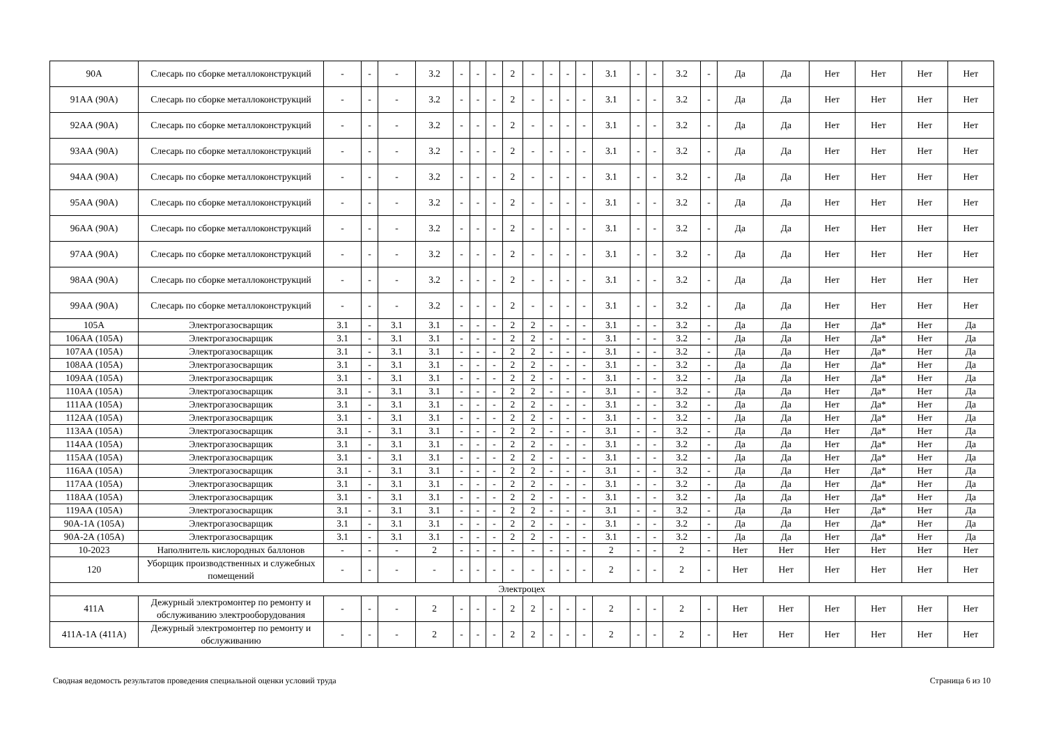| 90А | Слесарь по сборке металлоконструкций | - | - | - | 3.2 | - | - | - | 2 | - | - | - | - | 3.1 | - | - | 3.2 | - | Да | Да | Нет | Нет | Нет | Нет |
| 91АА (90А) | Слесарь по сборке металлоконструкций | - | - | - | 3.2 | - | - | - | 2 | - | - | - | - | 3.1 | - | - | 3.2 | - | Да | Да | Нет | Нет | Нет | Нет |
| 92АА (90А) | Слесарь по сборке металлоконструкций | - | - | - | 3.2 | - | - | - | 2 | - | - | - | - | 3.1 | - | - | 3.2 | - | Да | Да | Нет | Нет | Нет | Нет |
| 93АА (90А) | Слесарь по сборке металлоконструкций | - | - | - | 3.2 | - | - | - | 2 | - | - | - | - | 3.1 | - | - | 3.2 | - | Да | Да | Нет | Нет | Нет | Нет |
| 94АА (90А) | Слесарь по сборке металлоконструкций | - | - | - | 3.2 | - | - | - | 2 | - | - | - | - | 3.1 | - | - | 3.2 | - | Да | Да | Нет | Нет | Нет | Нет |
| 95АА (90А) | Слесарь по сборке металлоконструкций | - | - | - | 3.2 | - | - | - | 2 | - | - | - | - | 3.1 | - | - | 3.2 | - | Да | Да | Нет | Нет | Нет | Нет |
| 96АА (90А) | Слесарь по сборке металлоконструкций | - | - | - | 3.2 | - | - | - | 2 | - | - | - | - | 3.1 | - | - | 3.2 | - | Да | Да | Нет | Нет | Нет | Нет |
| 97АА (90А) | Слесарь по сборке металлоконструкций | - | - | - | 3.2 | - | - | - | 2 | - | - | - | - | 3.1 | - | - | 3.2 | - | Да | Да | Нет | Нет | Нет | Нет |
| 98АА (90А) | Слесарь по сборке металлоконструкций | - | - | - | 3.2 | - | - | - | 2 | - | - | - | - | 3.1 | - | - | 3.2 | - | Да | Да | Нет | Нет | Нет | Нет |
| 99АА (90А) | Слесарь по сборке металлоконструкций | - | - | - | 3.2 | - | - | - | 2 | - | - | - | - | 3.1 | - | - | 3.2 | - | Да | Да | Нет | Нет | Нет | Нет |
| 105А | Электрогазосварщик | 3.1 | - | 3.1 | 3.1 | - | - | - | 2 | 2 | - | - | - | 3.1 | - | - | 3.2 | - | Да | Да | Нет | Да* | Нет | Да |
| 106АА (105А) | Электрогазосварщик | 3.1 | - | 3.1 | 3.1 | - | - | - | 2 | 2 | - | - | - | 3.1 | - | - | 3.2 | - | Да | Да | Нет | Да* | Нет | Да |
| 107АА (105А) | Электрогазосварщик | 3.1 | - | 3.1 | 3.1 | - | - | - | 2 | 2 | - | - | - | 3.1 | - | - | 3.2 | - | Да | Да | Нет | Да* | Нет | Да |
| 108АА (105А) | Электрогазосварщик | 3.1 | - | 3.1 | 3.1 | - | - | - | 2 | 2 | - | - | - | 3.1 | - | - | 3.2 | - | Да | Да | Нет | Да* | Нет | Да |
| 109АА (105А) | Электрогазосварщик | 3.1 | - | 3.1 | 3.1 | - | - | - | 2 | 2 | - | - | - | 3.1 | - | - | 3.2 | - | Да | Да | Нет | Да* | Нет | Да |
| 110АА (105А) | Электрогазосварщик | 3.1 | - | 3.1 | 3.1 | - | - | - | 2 | 2 | - | - | - | 3.1 | - | - | 3.2 | - | Да | Да | Нет | Да* | Нет | Да |
| 111АА (105А) | Электрогазосварщик | 3.1 | - | 3.1 | 3.1 | - | - | - | 2 | 2 | - | - | - | 3.1 | - | - | 3.2 | - | Да | Да | Нет | Да* | Нет | Да |
| 112АА (105А) | Электрогазосварщик | 3.1 | - | 3.1 | 3.1 | - | - | - | 2 | 2 | - | - | - | 3.1 | - | - | 3.2 | - | Да | Да | Нет | Да* | Нет | Да |
| 113АА (105А) | Электрогазосварщик | 3.1 | - | 3.1 | 3.1 | - | - | - | 2 | 2 | - | - | - | 3.1 | - | - | 3.2 | - | Да | Да | Нет | Да* | Нет | Да |
| 114АА (105А) | Электрогазосварщик | 3.1 | - | 3.1 | 3.1 | - | - | - | 2 | 2 | - | - | - | 3.1 | - | - | 3.2 | - | Да | Да | Нет | Да* | Нет | Да |
| 115АА (105А) | Электрогазосварщик | 3.1 | - | 3.1 | 3.1 | - | - | - | 2 | 2 | - | - | - | 3.1 | - | - | 3.2 | - | Да | Да | Нет | Да* | Нет | Да |
| 116АА (105А) | Электрогазосварщик | 3.1 | - | 3.1 | 3.1 | - | - | - | 2 | 2 | - | - | - | 3.1 | - | - | 3.2 | - | Да | Да | Нет | Да* | Нет | Да |
| 117АА (105А) | Электрогазосварщик | 3.1 | - | 3.1 | 3.1 | - | - | - | 2 | 2 | - | - | - | 3.1 | - | - | 3.2 | - | Да | Да | Нет | Да* | Нет | Да |
| 118АА (105А) | Электрогазосварщик | 3.1 | - | 3.1 | 3.1 | - | - | - | 2 | 2 | - | - | - | 3.1 | - | - | 3.2 | - | Да | Да | Нет | Да* | Нет | Да |
| 119АА (105А) | Электрогазосварщик | 3.1 | - | 3.1 | 3.1 | - | - | - | 2 | 2 | - | - | - | 3.1 | - | - | 3.2 | - | Да | Да | Нет | Да* | Нет | Да |
| 90А-1А (105А) | Электрогазосварщик | 3.1 | - | 3.1 | 3.1 | - | - | - | 2 | 2 | - | - | - | 3.1 | - | - | 3.2 | - | Да | Да | Нет | Да* | Нет | Да |
| 90А-2А (105А) | Электрогазосварщик | 3.1 | - | 3.1 | 3.1 | - | - | - | 2 | 2 | - | - | - | 3.1 | - | - | 3.2 | - | Да | Да | Нет | Да* | Нет | Да |
| 10-2023 | Наполнитель кислородных баллонов | - | - | - | 2 | - | - | - | - | - | - | - | - | 2 | - | - | 2 | - | Нет | Нет | Нет | Нет | Нет | Нет |
| 120 | Уборщик производственных и служебных помещений | - | - | - | - | - | - | - | - | - | - | - | - | 2 | - | - | 2 | - | Нет | Нет | Нет | Нет | Нет | Нет |
| Электроцех | | | | | | | | | | | | | | | | | | | | | | | | |
| 411А | Дежурный электромонтер по ремонту и обслуживанию электрооборудования | - | - | - | 2 | - | - | - | 2 | 2 | - | - | - | 2 | - | - | 2 | - | Нет | Нет | Нет | Нет | Нет | Нет |
| 411А-1А (411А) | Дежурный электромонтер по ремонту и обслуживанию | - | - | - | 2 | - | - | - | 2 | 2 | - | - | - | 2 | - | - | 2 | - | Нет | Нет | Нет | Нет | Нет | Нет |
Сводная ведомость результатов проведения специальной оценки условий труда Страница 6 из 10